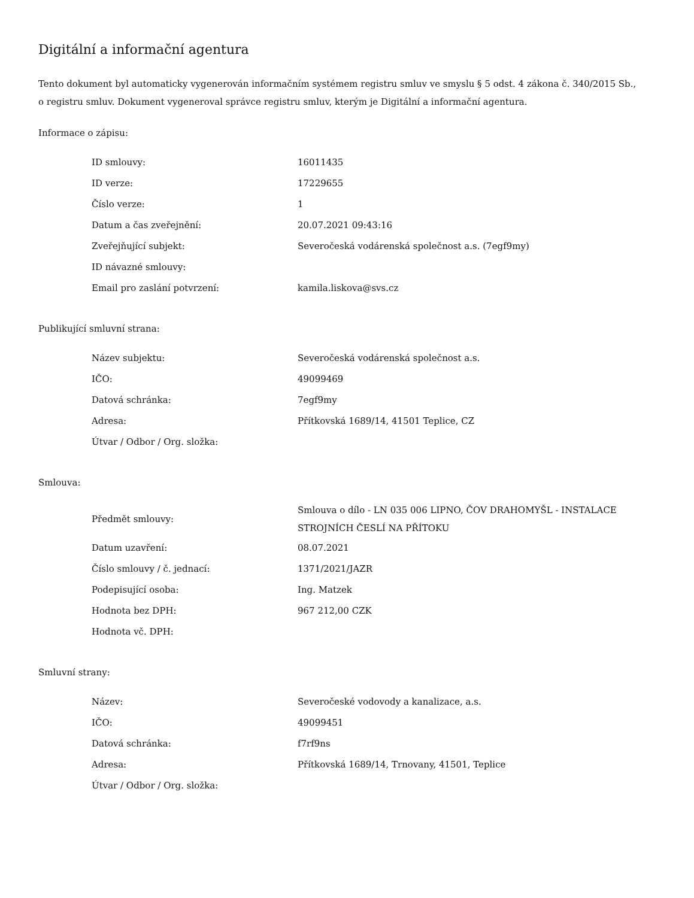Digitální a informační agentura
Tento dokument byl automaticky vygenerován informačním systémem registru smluv ve smyslu § 5 odst. 4 zákona č. 340/2015 Sb., o registru smluv. Dokument vygeneroval správce registru smluv, kterým je Digitální a informační agentura.
Informace o zápisu:
| ID smlouvy: | 16011435 |
| ID verze: | 17229655 |
| Číslo verze: | 1 |
| Datum a čas zveřejnění: | 20.07.2021 09:43:16 |
| Zveřejňující subjekt: | Severočeská vodárenská společnost a.s. (7egf9my) |
| ID návazné smlouvy: | |
| Email pro zaslání potvrzení: | kamila.liskova@svs.cz |
Publikující smluvní strana:
| Název subjektu: | Severočeská vodárenská společnost a.s. |
| IČO: | 49099469 |
| Datová schránka: | 7egf9my |
| Adresa: | Přítkovská 1689/14, 41501 Teplice, CZ |
| Útvar / Odbor / Org. složka: | |
Smlouva:
| Předmět smlouvy: | Smlouva o dílo - LN 035 006 LIPNO, ČOV DRAHOMYŠL - INSTALACE STROJNÍCH ČESLÍ NA PŘÍTOKU |
| Datum uzavření: | 08.07.2021 |
| Číslo smlouvy / č. jednací: | 1371/2021/JAZR |
| Podepisující osoba: | Ing. Matzek |
| Hodnota bez DPH: | 967 212,00 CZK |
| Hodnota vč. DPH: | |
Smluvní strany:
| Název: | Severočeské vodovody a kanalizace, a.s. |
| IČO: | 49099451 |
| Datová schránka: | f7rf9ns |
| Adresa: | Přítkovská 1689/14, Trnovany, 41501, Teplice |
| Útvar / Odbor / Org. složka: | |